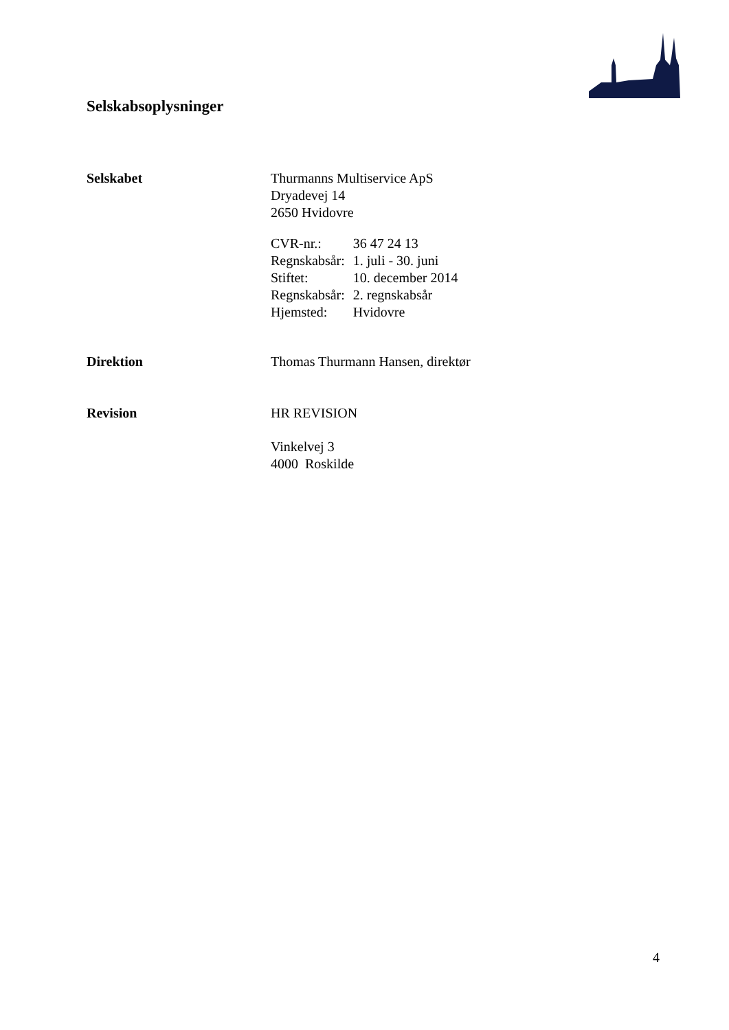Selskabsoplysninger
Selskabet Thurmanns Multiservice ApS
Dryadevej 14
2650 Hvidovre
| CVR-nr.: | 36 47 24 13 |
| Regnskabsår: | 1. juli - 30. juni |
| Stiftet: | 10. december 2014 |
| Regnskabsår: | 2. regnskabsår |
| Hjemsted: | Hvidovre |
Direktion Thomas Thurmann Hansen, direktør
Revision HR REVISION
Vinkelvej 3
4000 Roskilde
4